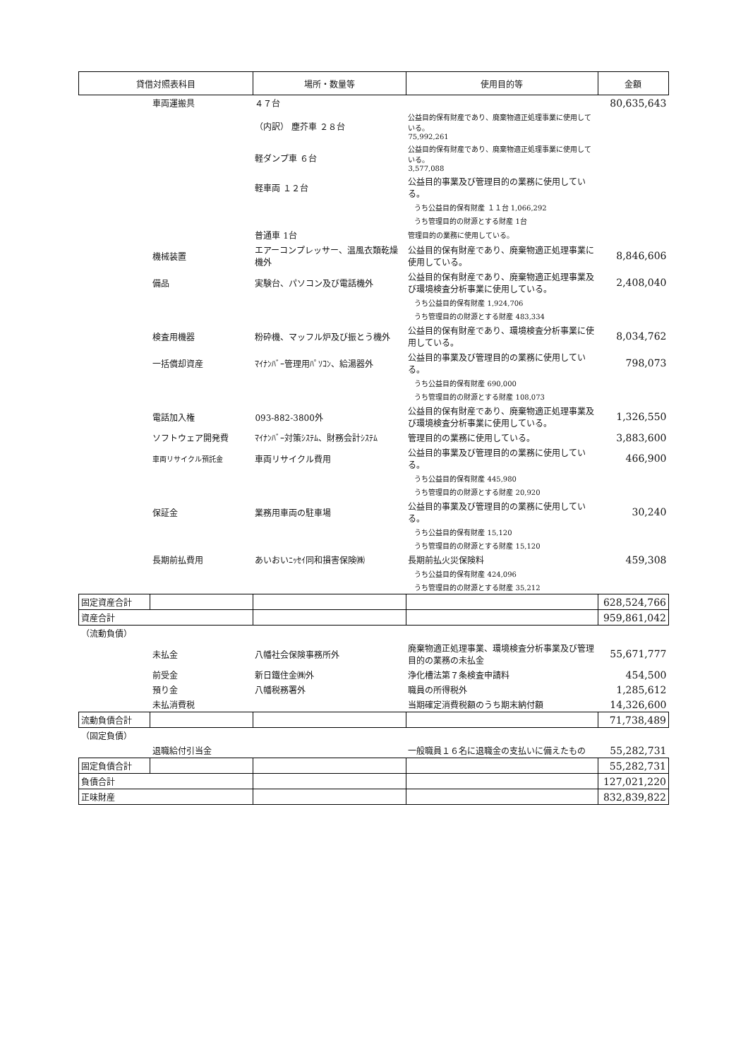| 貸借対照表科目 | | 場所・数量等 | 使用目的等 | 金額 |
| --- | --- | --- | --- | --- |
| | 車両運搬具 | ４７台 | | 80,635,643 |
| | | （内訳） 塵芥車 ２８台 | 公益目的保有財産であり、廃棄物適正処理事業に使用している。 75,992,261 | |
| | | 軽ダンプ車 ６台 | 公益目的保有財産であり、廃棄物適正処理事業に使用している。 3,577,088 | |
| | | 軽車両 １２台 | 公益目的事業及び管理目的の業務に使用している。 | |
| | | | うち公益目的保有財産 １１台 1,066,292 | |
| | | | うち管理目的の財源とする財産 1台 | |
| | | 普通車 1台 | 管理目的の業務に使用している。 | |
| | 機械装置 | エアーコンプレッサー、温風衣類乾燥機外 | 公益目的保有財産であり、廃棄物適正処理事業に使用している。 | 8,846,606 |
| | 備品 | 実験台、パソコン及び電話機外 | 公益目的保有財産であり、廃棄物適正処理事業及び環境検査分析事業に使用している。 | 2,408,040 |
| | | | うち公益目的保有財産 1,924,706 | |
| | | | うち管理目的の財源とする財産 483,334 | |
| | 検査用機器 | 粉砕機、マッフル炉及び振とう機外 | 公益目的保有財産であり、環境検査分析事業に使用している。 | 8,034,762 |
| | 一括償却資産 | ﾏｲﾅﾝﾊﾞｰ管理用ﾊﾟｿｺﾝ、給湯器外 | 公益目的事業及び管理目的の業務に使用している。 | 798,073 |
| | | | うち公益目的保有財産 690,000 | |
| | | | うち管理目的の財源とする財産 108,073 | |
| | 電話加入権 | 093-882-3800外 | 公益目的保有財産であり、廃棄物適正処理事業及び環境検査分析事業に使用している。 | 1,326,550 |
| | ソフトウェア開発費 | ﾏｲﾅﾝﾊﾞｰ対策ｼｽﾃﾑ、財務会計ｼｽﾃﾑ | 管理目的の業務に使用している。 | 3,883,600 |
| | 車両リサイクル預託金 | 車両リサイクル費用 | 公益目的事業及び管理目的の業務に使用している。 | 466,900 |
| | | | うち公益目的保有財産 445,980 | |
| | | | うち管理目的の財源とする財産 20,920 | |
| | 保証金 | 業務用車両の駐車場 | 公益目的事業及び管理目的の業務に使用している。 | 30,240 |
| | | | うち公益目的保有財産 15,120 | |
| | | | うち管理目的の財源とする財産 15,120 | |
| | 長期前払費用 | あいおいﾆｯｾｲ同和損害保険㈱ | 長期前払火災保険料 | 459,308 |
| | | | うち公益目的保有財産 424,096 | |
| | | | うち管理目的の財源とする財産 35,212 | |
| 固定資産合計 | | | | 628,524,766 |
| 資産合計 | | | | 959,861,042 |
| （流動負債） | | | | |
| | 未払金 | 八幡社会保険事務所外 | 廃棄物適正処理事業、環境検査分析事業及び管理目的の業務の未払金 | 55,671,777 |
| | 前受金 | 新日鐵住金㈱外 | 浄化槽法第７条検査申請料 | 454,500 |
| | 預り金 | 八幡税務署外 | 職員の所得税外 | 1,285,612 |
| | 未払消費税 | | 当期確定消費税額のうち期末納付額 | 14,326,600 |
| 流動負債合計 | | | | 71,738,489 |
| （固定負債） | | | | |
| | 退職給付引当金 | | 一般職員１６名に退職金の支払いに備えたもの | 55,282,731 |
| 固定負債合計 | | | | 55,282,731 |
| 負債合計 | | | | 127,021,220 |
| 正味財産 | | | | 832,839,822 |